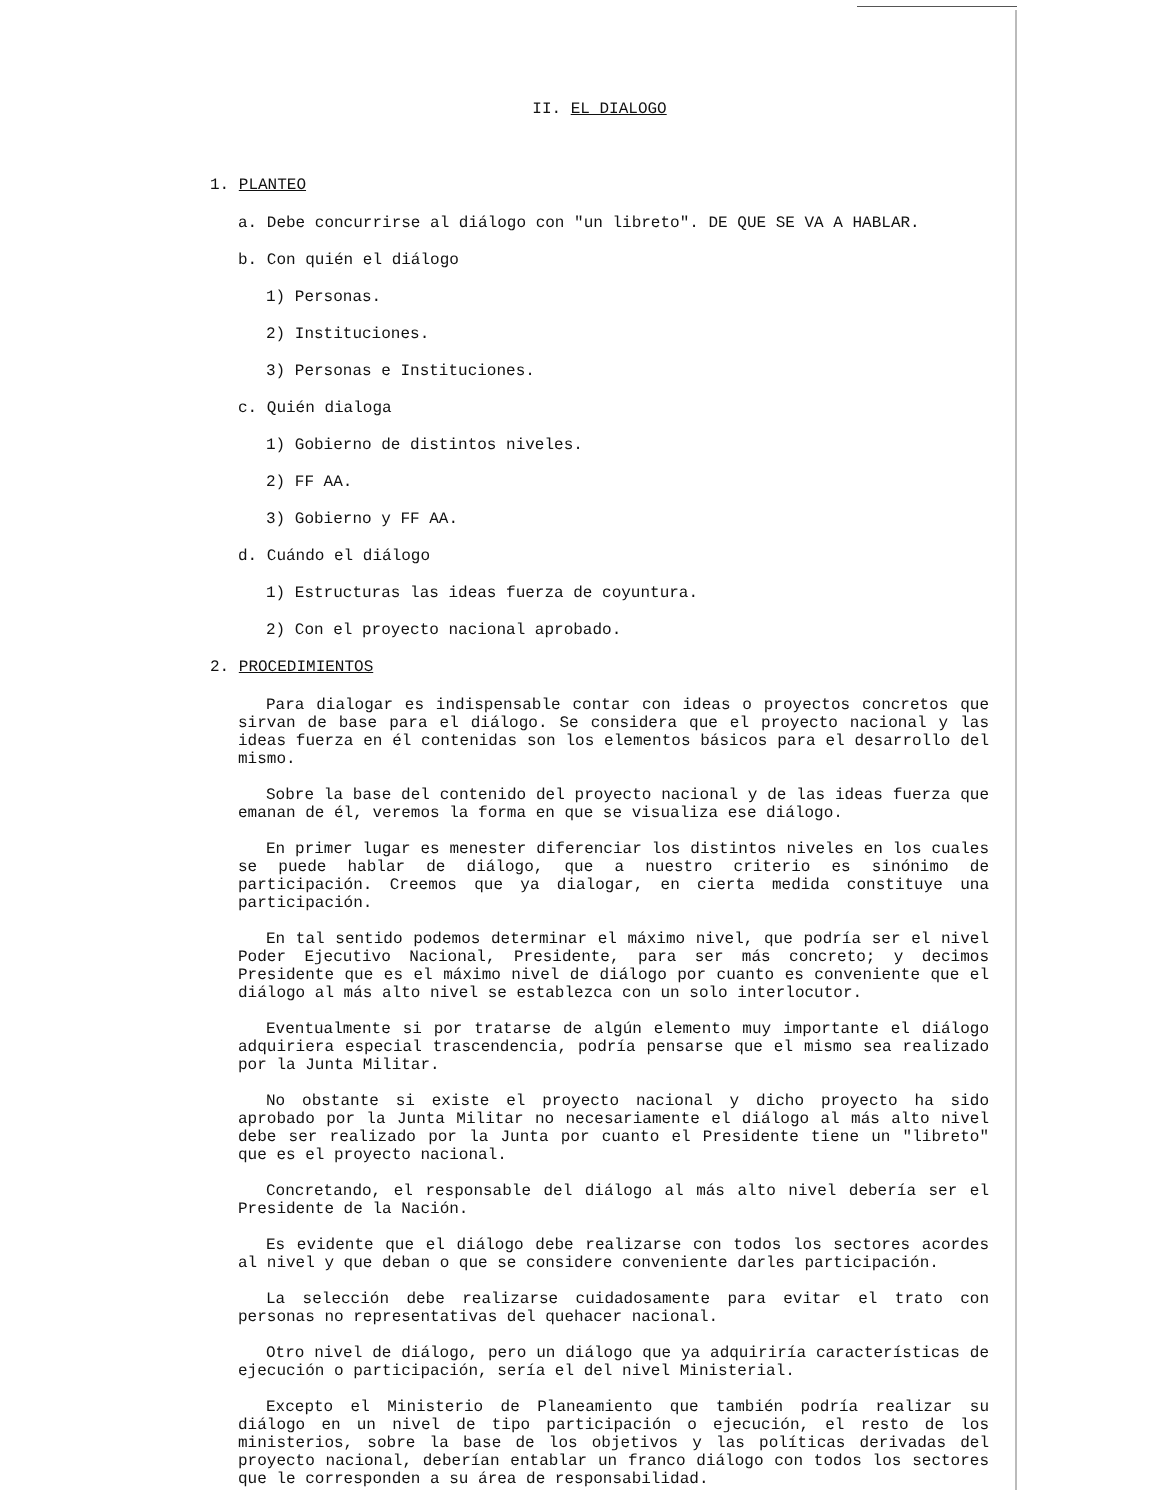II. EL DIALOGO
1. PLANTEO
a. Debe concurrirse al diálogo con "un libreto". DE QUE SE VA A HABLAR.
b. Con quién el diálogo
1) Personas.
2) Instituciones.
3) Personas e Instituciones.
c. Quién dialoga
1) Gobierno de distintos niveles.
2) FF AA.
3) Gobierno y FF AA.
d. Cuándo el diálogo
1) Estructuras las ideas fuerza de coyuntura.
2) Con el proyecto nacional aprobado.
2. PROCEDIMIENTOS
Para dialogar es indispensable contar con ideas o proyectos concretos que sirvan de base para el diálogo. Se considera que el proyecto nacional y las ideas fuerza en él contenidas son los elementos básicos para el desarrollo del mismo.
Sobre la base del contenido del proyecto nacional y de las ideas fuerza que emanan de él, veremos la forma en que se visualiza ese diálogo.
En primer lugar es menester diferenciar los distintos niveles en los cuales se puede hablar de diálogo, que a nuestro criterio es sinónimo de participación. Creemos que ya dialogar, en cierta medida constituye una participación.
En tal sentido podemos determinar el máximo nivel, que podría ser el nivel Poder Ejecutivo Nacional, Presidente, para ser más concreto; y decimos Presidente que es el máximo nivel de diálogo por cuanto es conveniente que el diálogo al más alto nivel se establezca con un solo interlocutor.
Eventualmente si por tratarse de algún elemento muy importante el diálogo adquiriera especial trascendencia, podría pensarse que el mismo sea realizado por la Junta Militar.
No obstante si existe el proyecto nacional y dicho proyecto ha sido aprobado por la Junta Militar no necesariamente el diálogo al más alto nivel debe ser realizado por la Junta por cuanto el Presidente tiene un "libreto" que es el proyecto nacional.
Concretando, el responsable del diálogo al más alto nivel debería ser el Presidente de la Nación.
Es evidente que el diálogo debe realizarse con todos los sectores acordes al nivel y que deban o que se considere conveniente darles participación.
La selección debe realizarse cuidadosamente para evitar el trato con personas no representativas del quehacer nacional.
Otro nivel de diálogo, pero un diálogo que ya adquiriría características de ejecución o participación, sería el del nivel Ministerial.
Excepto el Ministerio de Planeamiento que también podría realizar su diálogo en un nivel de tipo participación o ejecución, el resto de los ministerios, sobre la base de los objetivos y las políticas derivadas del proyecto nacional, deberían entablar un franco diálogo con todos los sectores que le corresponden a su área de responsabilidad.